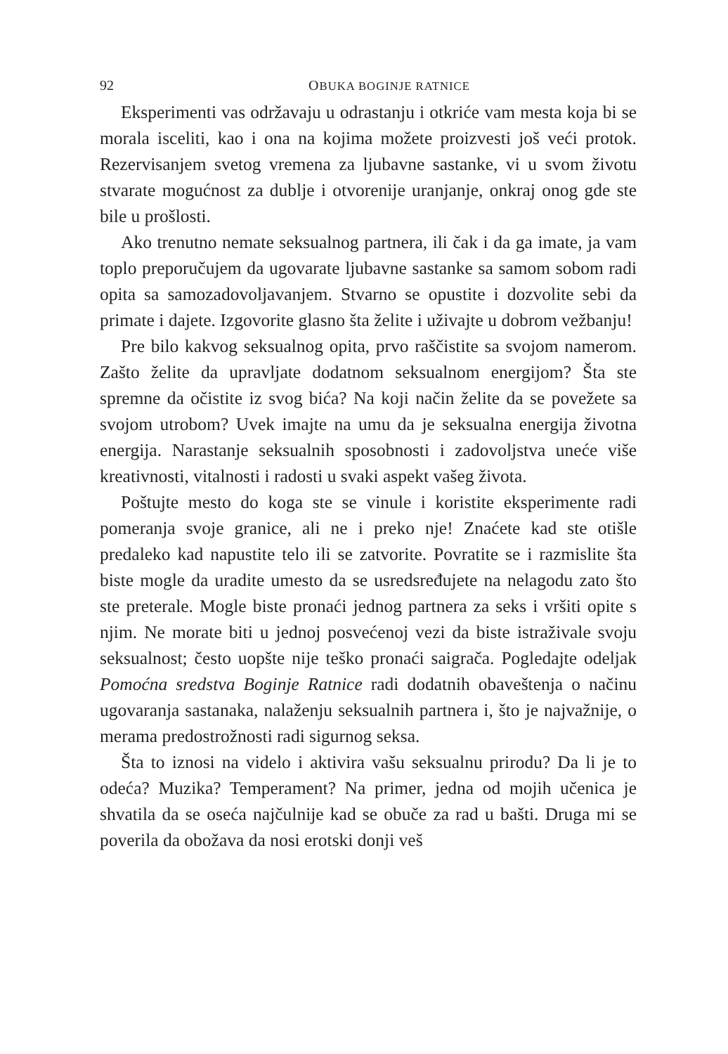92 OBUKA BOGINJE RATNICE
Eksperimenti vas održavaju u odrastanju i otkriće vam mesta koja bi se morala isceliti, kao i ona na kojima možete proizvesti još veći protok. Rezervisanjem svetog vremena za ljubavne sastanke, vi u svom životu stvarate mogućnost za dublje i otvorenije uranjanje, onkraj onog gde ste bile u prošlosti.
Ako trenutno nemate seksualnog partnera, ili čak i da ga imate, ja vam toplo preporučujem da ugovarate ljubavne sastanke sa samom sobom radi opita sa samozadovoljavanjem. Stvarno se opustite i dozvolite sebi da primate i dajete. Izgovorite glasno šta želite i uživajte u dobrom vežbanju!
Pre bilo kakvog seksualnog opita, prvo raščistite sa svojom namerom. Zašto želite da upravljate dodatnom seksualnom energijom? Šta ste spremne da očistite iz svog bića? Na koji način želite da se povežete sa svojom utrobom? Uvek imajte na umu da je seksualna energija životna energija. Narastanje seksualnih sposobnosti i zadovoljstva uneće više kreativnosti, vitalnosti i radosti u svaki aspekt vašeg života.
Poštujte mesto do koga ste se vinule i koristite eksperimente radi pomeranja svoje granice, ali ne i preko nje! Znaćete kad ste otišle predaleko kad napustite telo ili se zatvorite. Povratite se i razmislite šta biste mogle da uradite umesto da se usredsređujete na nelagodu zato što ste preterale. Mogle biste pronaći jednog partnera za seks i vršiti opite s njim. Ne morate biti u jednoj posvećenoj vezi da biste istraživale svoju seksualnost; često uopšte nije teško pronaći saigrača. Pogledajte odeljak Pomoćna sredstva Boginje Ratnice radi dodatnih obaveštenja o načinu ugovaranja sastanaka, nalaženju seksualnih partnera i, što je najvažnije, o merama predostrožnosti radi sigurnog seksa.
Šta to iznosi na videlo i aktivira vašu seksualnu prirodu? Da li je to odeća? Muzika? Temperament? Na primer, jedna od mojih učenica je shvatila da se oseća najčulnije kad se obuče za rad u bašti. Druga mi se poverila da obožava da nosi erotski donji veš